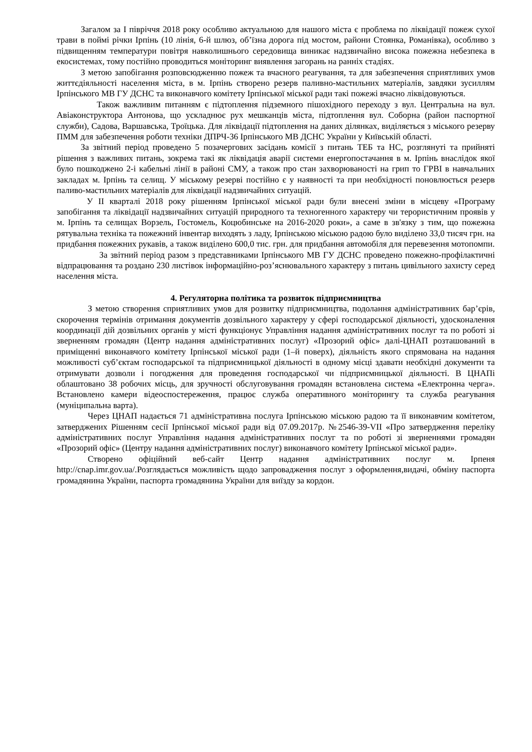Загалом за І півріччя 2018 року особливо актуальною для нашого міста є проблема по ліквідації пожеж сухої трави в поймі річки Ірпінь (10 лінія, 6-й шлюз, об’їзна дорога під мостом, райони Стоянка, Романівка), особливо з підвищенням температури повітря навколишнього середовища виникає надзвичайно висока пожежна небезпека в екосистемах, тому постійно проводиться моніторинг виявлення загорань на ранніх стадіях.
З метою запобігання розповсюдженню пожеж та вчасного реагування, та для забезпечення сприятливих умов життєдіяльності населення міста, в м. Ірпінь створено резерв паливно-мастильних матеріалів, завдяки зусиллям Ірпінського МВ ГУ ДСНС та виконавчого комітету Ірпінської міської ради такі пожежі вчасно ліквідовуються.
Також важливим питанням є підтоплення підземного пішохідного переходу з вул. Центральна на вул. Авіаконструктора Антонова, що ускладнює рух мешканців міста, підтоплення вул. Соборна (район паспортної служби), Садова, Варшавська, Троїцька. Для ліквідації підтоплення на даних ділянках, виділяється з міського резерву ПММ для забезпечення роботи техніки ДПРЧ-36 Ірпінського МВ ДСНС України у Київській області.
За звітний період проведено 5 позачергових засідань комісії з питань ТЕБ та НС, розглянуті та прийняті рішення з важливих питань, зокрема такі як ліквідація аварії системи енергопостачання в м. Ірпінь внаслідок якої було пошкоджено 2-і кабельні лінії в районі СМУ, а також про стан захворюваності на грип то ГРВІ в навчальних закладах м. Ірпінь та селищ. У міському резерві постійно є у наявності та при необхідності поновлюється резерв паливо-мастильних матеріалів для ліквідації надзвичайних ситуацій.
У ІІ кварталі 2018 року рішенням Ірпінської міської ради були внесені зміни в місцеву «Програму запобігання та ліквідації надзвичайних ситуацій природного та техногенного характеру чи терористичним проявів у м. Ірпінь та селищах Ворзель, Гостомель, Коцюбинське на 2016-2020 роки», а саме в зв'язку з тим, що пожежна рятувальна техніка та пожежний інвентар виходять з ладу, Ірпінською міською радою було виділено 33,0 тисяч грн. на придбання пожежних рукавів, а також виділено 600,0 тис. грн. для придбання автомобіля для перевезення мотопомпи.
За звітний період разом з представниками Ірпінського МВ ГУ ДСНС проведено пожежно-профілактичні відпрацювання та роздано 230 листівок інформаційно-роз’яснювального характеру з питань цивільного захисту серед населення міста.
4. Регуляторна політика та розвиток підприємництва
З метою створення сприятливих умов для розвитку підприємництва, подолання адміністративних бар’єрів, скорочення термінів отримання документів дозвільного характеру у сфері господарської діяльності, удосконалення координації дій дозвільних органів у місті функціонує Управління надання адміністративних послуг та по роботі зі зверненням громадян (Центр надання адміністративних послуг) «Прозорий офіс» далі-ЦНАП розташований в приміщенні виконавчого комітету Ірпінської міської ради (1–й поверх), діяльність якого спрямована на надання можливості суб’єктам господарської та підприємницької діяльності в одному місці здавати необхідні документи та отримувати дозволи і погодження для проведення господарської чи підприємницької діяльності. В ЦНАПі облаштовано 38 робочих місць, для зручності обслуговування громадян встановлена система «Електронна черга». Встановлено камери відеоспостереження, працює служба оперативного моніторингу та служба реагування (муніципальна варта).
Через ЦНАП надається 71 адміністративна послуга Ірпінською міською радою та її виконавчим комітетом, затверджених Рішенням сесії Ірпінської міської ради від 07.09.2017р. №2546-39-VII «Про затвердження переліку адміністративних послуг Управління надання адміністративних послуг та по роботі зі зверненнями громадян «Прозорий офіс» (Центру надання адміністративних послуг) виконавчого комітету Ірпінської міської ради».
Створено офіційний веб-сайт Центр надання адміністративних послуг м. Ірпеня http://cnap.imr.gov.ua/. Розглядається можливість щодо запровадження послуг з оформлення,видачі, обміну паспорта громадянина України, паспорта громадянина України для виїзду за кордон.